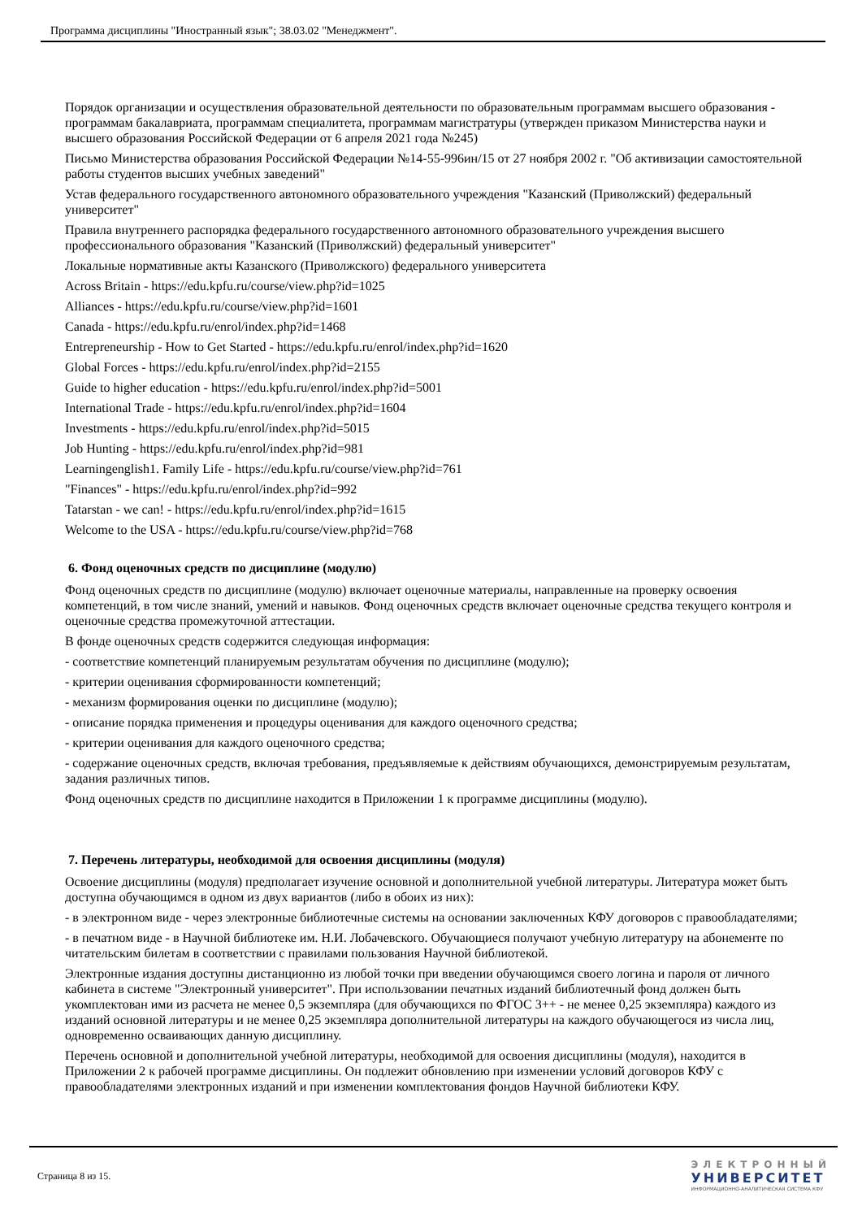Программа дисциплины "Иностранный язык"; 38.03.02 "Менеджмент".
Порядок организации и осуществления образовательной деятельности по образовательным программам высшего образования - программам бакалавриата, программам специалитета, программам магистратуры (утвержден приказом Министерства науки и высшего образования Российской Федерации от 6 апреля 2021 года №245)
Письмо Министерства образования Российской Федерации №14-55-996ин/15 от 27 ноября 2002 г. "Об активизации самостоятельной работы студентов высших учебных заведений"
Устав федерального государственного автономного образовательного учреждения "Казанский (Приволжский) федеральный университет"
Правила внутреннего распорядка федерального государственного автономного образовательного учреждения высшего профессионального образования "Казанский (Приволжский) федеральный университет"
Локальные нормативные акты Казанского (Приволжского) федерального университета
Across Britain - https://edu.kpfu.ru/course/view.php?id=1025
Alliances - https://edu.kpfu.ru/course/view.php?id=1601
Canada - https://edu.kpfu.ru/enrol/index.php?id=1468
Entrepreneurship - How to Get Started - https://edu.kpfu.ru/enrol/index.php?id=1620
Global Forces - https://edu.kpfu.ru/enrol/index.php?id=2155
Guide to higher education - https://edu.kpfu.ru/enrol/index.php?id=5001
International Trade - https://edu.kpfu.ru/enrol/index.php?id=1604
Investments - https://edu.kpfu.ru/enrol/index.php?id=5015
Job Hunting - https://edu.kpfu.ru/enrol/index.php?id=981
Learningenglish1. Family Life - https://edu.kpfu.ru/course/view.php?id=761
"Finances" - https://edu.kpfu.ru/enrol/index.php?id=992
Tatarstan - we can! - https://edu.kpfu.ru/enrol/index.php?id=1615
Welcome to the USA - https://edu.kpfu.ru/course/view.php?id=768
6. Фонд оценочных средств по дисциплине (модулю)
Фонд оценочных средств по дисциплине (модулю) включает оценочные материалы, направленные на проверку освоения компетенций, в том числе знаний, умений и навыков. Фонд оценочных средств включает оценочные средства текущего контроля и оценочные средства промежуточной аттестации.
В фонде оценочных средств содержится следующая информация:
- соответствие компетенций планируемым результатам обучения по дисциплине (модулю);
- критерии оценивания сформированности компетенций;
- механизм формирования оценки по дисциплине (модулю);
- описание порядка применения и процедуры оценивания для каждого оценочного средства;
- критерии оценивания для каждого оценочного средства;
- содержание оценочных средств, включая требования, предъявляемые к действиям обучающихся, демонстрируемым результатам, задания различных типов.
Фонд оценочных средств по дисциплине находится в Приложении 1 к программе дисциплины (модулю).
7. Перечень литературы, необходимой для освоения дисциплины (модуля)
Освоение дисциплины (модуля) предполагает изучение основной и дополнительной учебной литературы. Литература может быть доступна обучающимся в одном из двух вариантов (либо в обоих из них):
- в электронном виде - через электронные библиотечные системы на основании заключенных КФУ договоров с правообладателями;
- в печатном виде - в Научной библиотеке им. Н.И. Лобачевского. Обучающиеся получают учебную литературу на абонементе по читательским билетам в соответствии с правилами пользования Научной библиотекой.
Электронные издания доступны дистанционно из любой точки при введении обучающимся своего логина и пароля от личного кабинета в системе "Электронный университет". При использовании печатных изданий библиотечный фонд должен быть укомплектован ими из расчета не менее 0,5 экземпляра (для обучающихся по ФГОС 3++ - не менее 0,25 экземпляра) каждого из изданий основной литературы и не менее 0,25 экземпляра дополнительной литературы на каждого обучающегося из числа лиц, одновременно осваивающих данную дисциплину.
Перечень основной и дополнительной учебной литературы, необходимой для освоения дисциплины (модуля), находится в Приложении 2 к рабочей программе дисциплины. Он подлежит обновлению при изменении условий договоров КФУ с правообладателями электронных изданий и при изменении комплектования фондов Научной библиотеки КФУ.
Страница 8 из 15.
ЭЛЕКТРОННЫЙ
УНИВЕРСИТЕТ
ИНФОРМАЦИОННО-АНАЛИТИЧЕСКАЯ СИСТЕМА КФУ